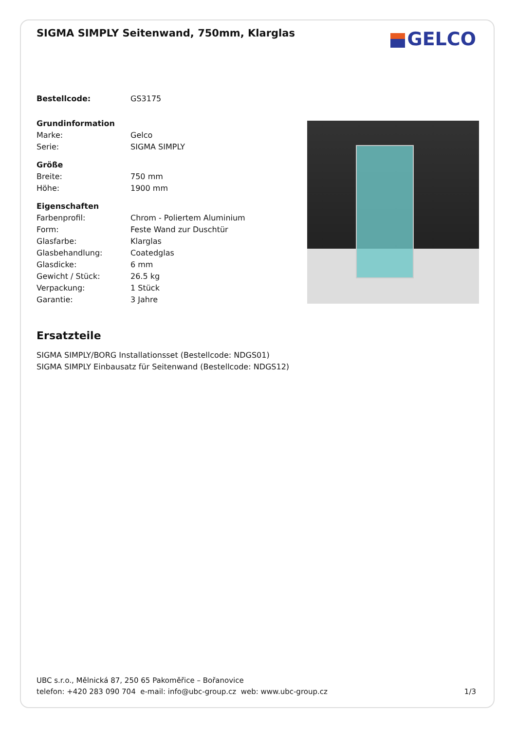GELCO
SIGMA SIMPLY Seitenwand, 750mm, Klarglas
| Bestellcode: | GS3175 |
| Grundinformation | |
| Marke: | Gelco |
| Serie: | SIGMA SIMPLY |
| Größe | |
| Breite: | 750 mm |
| Höhe: | 1900 mm |
| Eigenschaften | |
| Farbenprofil: | Chrom - Poliertem Aluminium |
| Form: | Feste Wand zur Duschtür |
| Glasfarbe: | Klarglas |
| Glasbehandlung: | Coatedglas |
| Glasdicke: | 6 mm |
| Gewicht / Stück: | 26.5 kg |
| Verpackung: | 1 Stück |
| Garantie: | 3 Jahre |
Ersatzteile
SIGMA SIMPLY/BORG Installationsset (Bestellcode: NDGS01)
SIGMA SIMPLY Einbausatz für Seitenwand (Bestellcode: NDGS12)
UBC s.r.o., Mělnická 87, 250 65 Pakoměřice – Bořanovice
telefon: +420 283 090 704 e-mail: info@ubc-group.cz web: www.ubc-group.cz 1/3